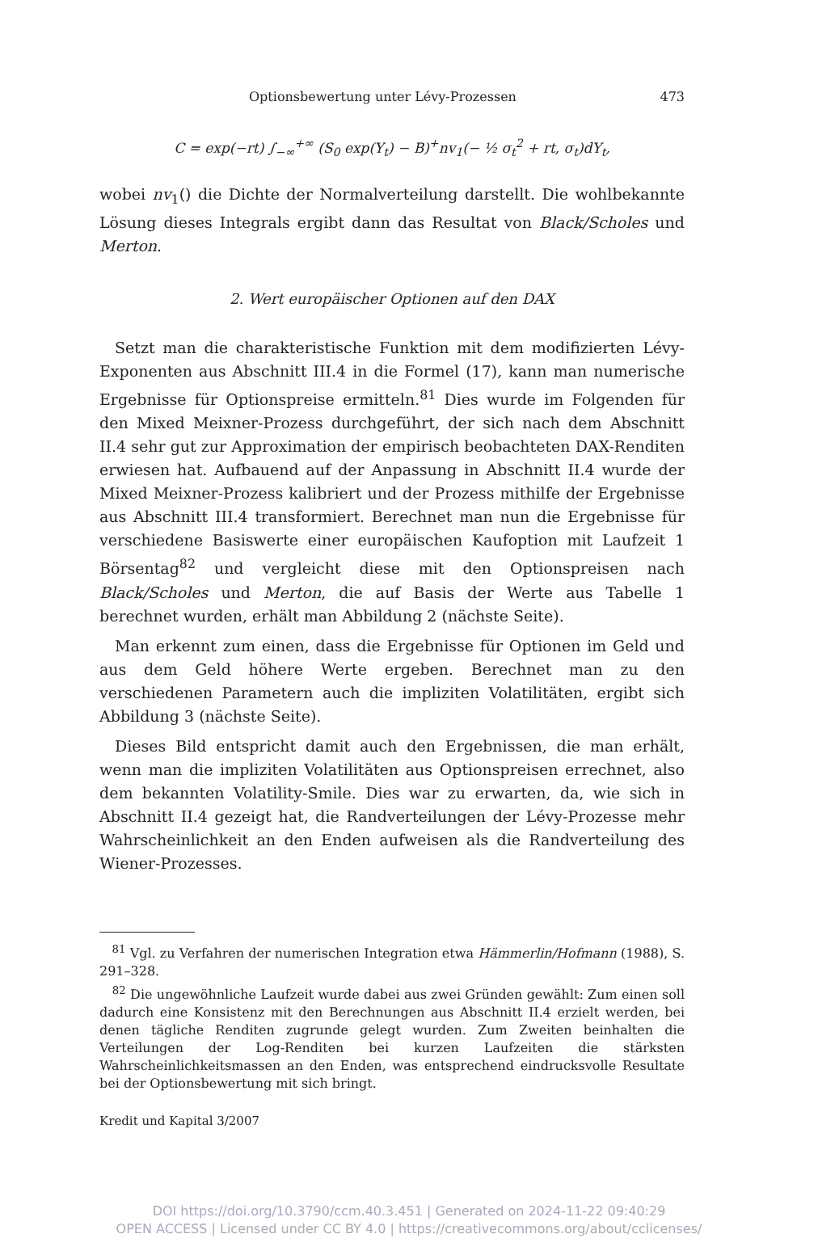Optionsbewertung unter Lévy-Prozessen 473
C = exp(−rt) ∫<sub>−∞</sub><sup>+∞</sup> (S<sub>0</sub> exp(Y<sub>t</sub>) − B)<sup>+</sup>nv<sub>1</sub>(− ½ σ<sub>t</sub><sup>2</sup> + rt, σ<sub>t</sub>)dY<sub>t</sub>,
wobei nv<sub>1</sub>() die Dichte der Normalverteilung darstellt. Die wohlbekannte Lösung dieses Integrals ergibt dann das Resultat von Black/Scholes und Merton.
2. Wert europäischer Optionen auf den DAX
Setzt man die charakteristische Funktion mit dem modifizierten Lévy-Exponenten aus Abschnitt III.4 in die Formel (17), kann man numerische Ergebnisse für Optionspreise ermitteln.<sup>81</sup> Dies wurde im Folgenden für den Mixed Meixner-Prozess durchgeführt, der sich nach dem Abschnitt II.4 sehr gut zur Approximation der empirisch beobachteten DAX-Renditen erwiesen hat. Aufbauend auf der Anpassung in Abschnitt II.4 wurde der Mixed Meixner-Prozess kalibriert und der Prozess mithilfe der Ergebnisse aus Abschnitt III.4 transformiert. Berechnet man nun die Ergebnisse für verschiedene Basiswerte einer europäischen Kaufoption mit Laufzeit 1 Börsentag<sup>82</sup> und vergleicht diese mit den Optionspreisen nach Black/Scholes und Merton, die auf Basis der Werte aus Tabelle 1 berechnet wurden, erhält man Abbildung 2 (nächste Seite).
Man erkennt zum einen, dass die Ergebnisse für Optionen im Geld und aus dem Geld höhere Werte ergeben. Berechnet man zu den verschiedenen Parametern auch die impliziten Volatilitäten, ergibt sich Abbildung 3 (nächste Seite).
Dieses Bild entspricht damit auch den Ergebnissen, die man erhält, wenn man die impliziten Volatilitäten aus Optionspreisen errechnet, also dem bekannten Volatility-Smile. Dies war zu erwarten, da, wie sich in Abschnitt II.4 gezeigt hat, die Randverteilungen der Lévy-Prozesse mehr Wahrscheinlichkeit an den Enden aufweisen als die Randverteilung des Wiener-Prozesses.
<sup>81</sup> Vgl. zu Verfahren der numerischen Integration etwa Hämmerlin/Hofmann (1988), S. 291–328.
<sup>82</sup> Die ungewöhnliche Laufzeit wurde dabei aus zwei Gründen gewählt: Zum einen soll dadurch eine Konsistenz mit den Berechnungen aus Abschnitt II.4 erzielt werden, bei denen tägliche Renditen zugrunde gelegt wurden. Zum Zweiten beinhalten die Verteilungen der Log-Renditen bei kurzen Laufzeiten die stärksten Wahrscheinlichkeitsmassen an den Enden, was entsprechend eindrucksvolle Resultate bei der Optionsbewertung mit sich bringt.
Kredit und Kapital 3/2007
DOI https://doi.org/10.3790/ccm.40.3.451 | Generated on 2024-11-22 09:40:29
OPEN ACCESS | Licensed under CC BY 4.0 | https://creativecommons.org/about/cclicenses/